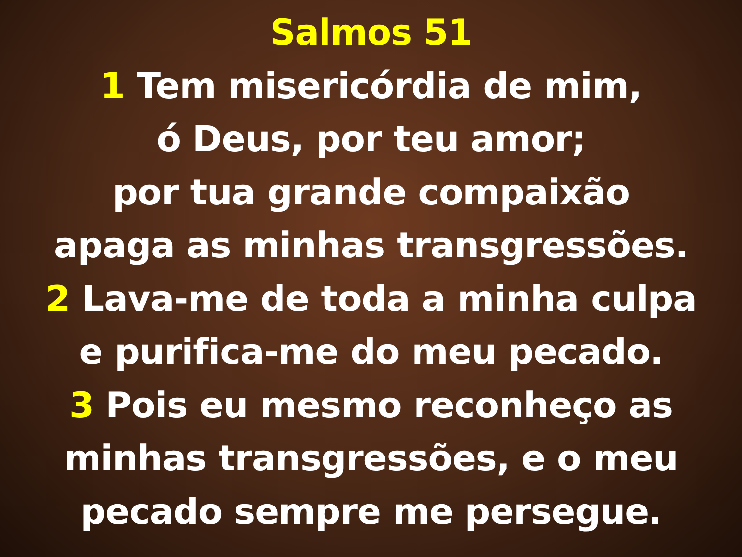Salmos 51
1 Tem misericórdia de mim,
ó Deus, por teu amor;
por tua grande compaixão
apaga as minhas transgressões.
2 Lava-me de toda a minha culpa
e purifica-me do meu pecado.
3 Pois eu mesmo reconheço as
minhas transgressões, e o meu
pecado sempre me persegue.